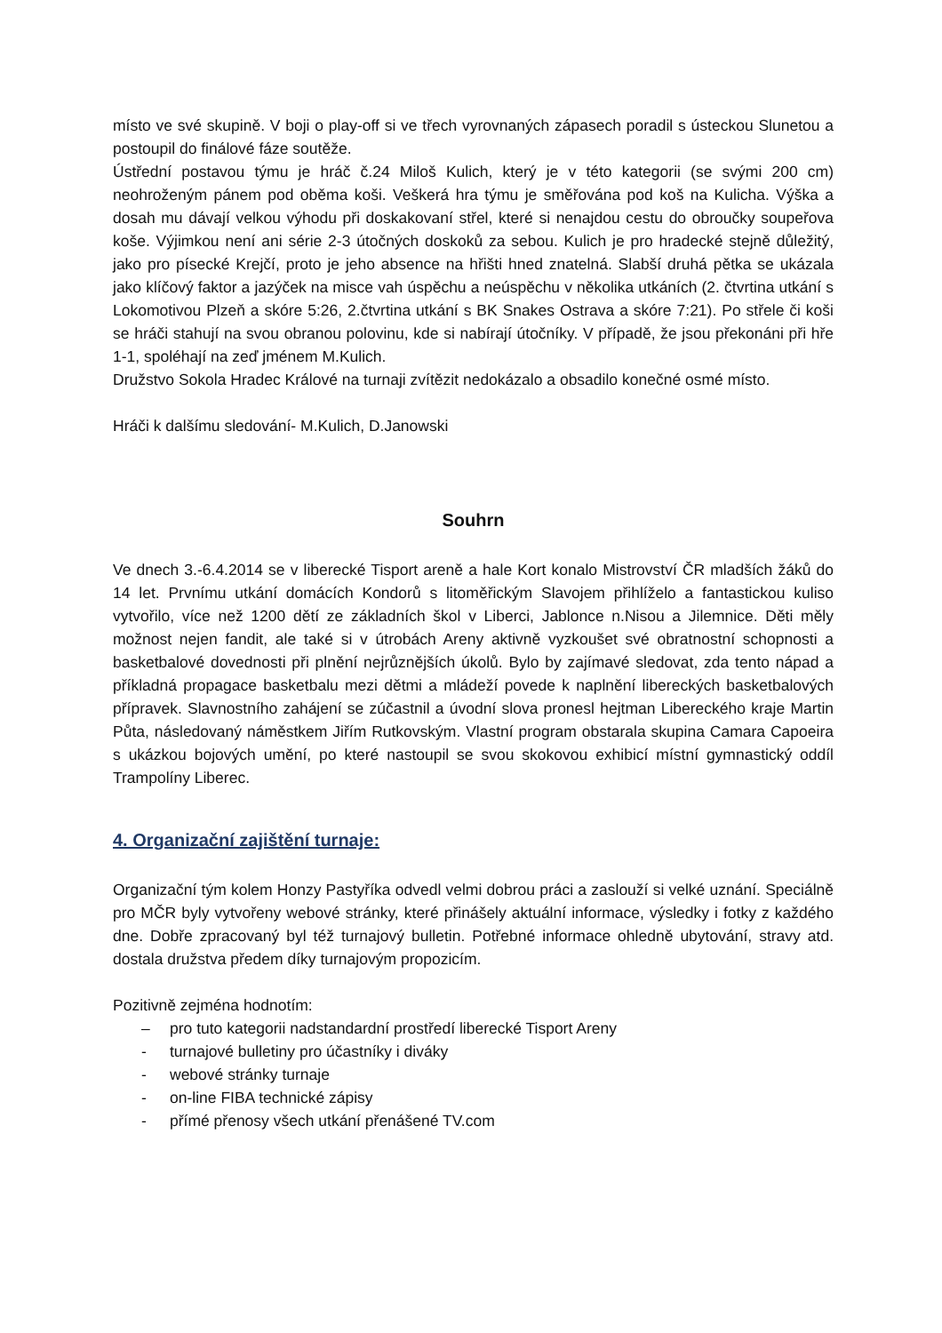místo ve své skupině. V boji o play-off si ve třech vyrovnaných zápasech poradil s ústeckou Slunetou a postoupil do finálové fáze soutěže.
Ústřední postavou týmu je hráč č.24 Miloš Kulich, který je v této kategorii (se svými 200 cm) neohroženým pánem pod oběma koši. Veškerá hra týmu je směřována pod koš na Kulicha. Výška a dosah mu dávají velkou výhodu při doskakovaní střel, které si nenajdou cestu do obroučky soupeřova koše. Výjimkou není ani série 2-3 útočných doskoků za sebou. Kulich je pro hradecké stejně důležitý, jako pro písecké Krejčí, proto je jeho absence na hřišti hned znatelná. Slabší druhá pětka se ukázala jako klíčový faktor a jazýček na misce vah úspěchu a neúspěchu v několika utkáních (2. čtvrtina utkání s Lokomotivou Plzeň a skóre 5:26, 2.čtvrtina utkání s BK Snakes Ostrava a skóre 7:21). Po střele či koši se hráči stahují na svou obranou polovinu, kde si nabírají útočníky. V případě, že jsou překonáni při hře 1-1, spoléhají na zeď jménem M.Kulich.
Družstvo Sokola Hradec Králové na turnaji zvítězit nedokázalo a obsadilo konečné osmé místo.
Hráči k dalšímu sledování- M.Kulich, D.Janowski
Souhrn
Ve dnech 3.-6.4.2014 se v liberecké Tisport areně a hale Kort konalo Mistrovství ČR mladších žáků do 14 let. Prvnímu utkání domácích Kondorů s litoměřickým Slavojem přihlíželo a fantastickou kuliso vytvořilo, více než 1200 dětí ze základních škol v Liberci, Jablonce n.Nisou a Jilemnice. Děti měly možnost nejen fandit, ale také si v útrobách Areny aktivně vyzkoušet své obratnostní schopnosti a basketbalové dovednosti při plnění nejrůznějších úkolů. Bylo by zajímavé sledovat, zda tento nápad a příkladná propagace basketbalu mezi dětmi a mládeží povede k naplnění libereckých basketbalových přípravek. Slavnostního zahájení se zúčastnil a úvodní slova pronesl hejtman Libereckého kraje Martin Půta, následovaný náměstkem Jiřím Rutkovským. Vlastní program obstarala skupina Camara Capoeira s ukázkou bojových umění, po které nastoupil se svou skokovou exhibicí místní gymnastický oddíl Trampolíny Liberec.
4. Organizační zajištění turnaje:
Organizační tým kolem Honzy Pastyříka odvedl velmi dobrou práci a zaslouží si velké uznání. Speciálně pro MČR byly vytvořeny webové stránky, které přinášely aktuální informace, výsledky i fotky z každého dne. Dobře zpracovaný byl též turnajový bulletin. Potřebné informace ohledně ubytování, stravy atd. dostala družstva předem díky turnajovým propozicím.
Pozitivně zejména hodnotím:
– pro tuto kategorii nadstandardní prostředí liberecké Tisport Areny
- turnajové bulletiny pro účastníky i diváky
- webové stránky turnaje
- on-line FIBA technické zápisy
- přímé přenosy všech utkání přenášené TV.com